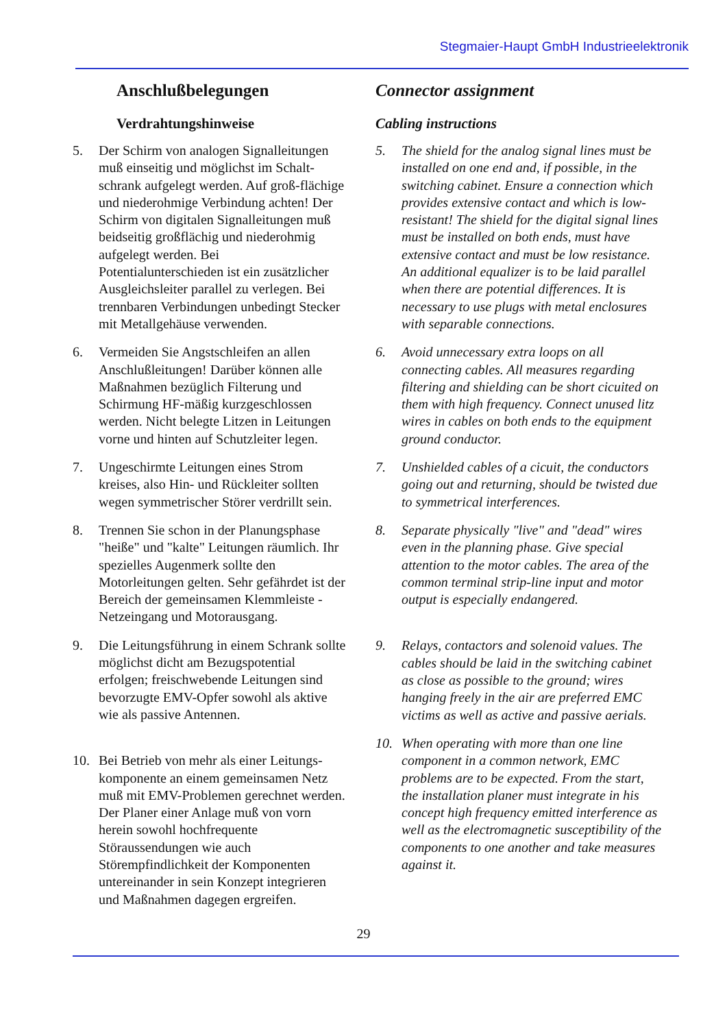Stegmaier-Haupt GmbH Industrieelektronik
Anschlußbelegungen
Verdrahtungshinweise
5. Der Schirm von analogen Signalleitungen muß einseitig und möglichst im Schalt-schrank aufgelegt werden. Auf groß-flächige und niederohmige Verbindung achten! Der Schirm von digitalen Signalleitungen muß beidseitig großflächig und niederohmig aufgelegt werden. Bei Potentialunterschieden ist ein zusätzlicher Ausgleichsleiter parallel zu verlegen. Bei trennbaren Verbindungen unbedingt Stecker mit Metallgehäuse verwenden.
6. Vermeiden Sie Angstschleifen an allen Anschlußleitungen! Darüber können alle Maßnahmen bezüglich Filterung und Schirmung HF-mäßig kurzgeschlossen werden. Nicht belegte Litzen in Leitungen vorne und hinten auf Schutzleiter legen.
7. Ungeschirmte Leitungen eines Strom kreises, also Hin- und Rückleiter sollten wegen symmetrischer Störer verdrillt sein.
8. Trennen Sie schon in der Planungsphase "heiße" und "kalte" Leitungen räumlich. Ihr spezielles Augenmerk sollte den Motorleitungen gelten. Sehr gefährdet ist der Bereich der gemeinsamen Klemmleiste - Netzeingang und Motorausgang.
9. Die Leitungsführung in einem Schrank sollte möglichst dicht am Bezugspotential erfolgen; freischwebende Leitungen sind bevorzugte EMV-Opfer sowohl als aktive wie als passive Antennen.
10. Bei Betrieb von mehr als einer Leitungs-komponente an einem gemeinsamen Netz muß mit EMV-Problemen gerechnet werden. Der Planer einer Anlage muß von vorn herein sowohl hochfrequente Störaussendungen wie auch Störempfindlichkeit der Komponenten untereinander in sein Konzept integrieren und Maßnahmen dagegen ergreifen.
Connector assignment
Cabling instructions
5. The shield for the analog signal lines must be installed on one end and, if possible, in the switching cabinet. Ensure a connection which provides extensive contact and which is low-resistant! The shield for the digital signal lines must be installed on both ends, must have extensive contact and must be low resistance. An additional equalizer is to be laid parallel when there are potential differences. It is necessary to use plugs with metal enclosures with separable connections.
6. Avoid unnecessary extra loops on all connecting cables. All measures regarding filtering and shielding can be short cicuited on them with high frequency. Connect unused litz wires in cables on both ends to the equipment ground conductor.
7. Unshielded cables of a cicuit, the conductors going out and returning, should be twisted due to symmetrical interferences.
8. Separate physically "live" and "dead" wires even in the planning phase. Give special attention to the motor cables. The area of the common terminal strip-line input and motor output is especially endangered.
9. Relays, contactors and solenoid values. The cables should be laid in the switching cabinet as close as possible to the ground; wires hanging freely in the air are preferred EMC victims as well as active and passive aerials.
10. When operating with more than one line component in a common network, EMC problems are to be expected. From the start, the installation planer must integrate in his concept high frequency emitted interference as well as the electromagnetic susceptibility of the components to one another and take measures against it.
29